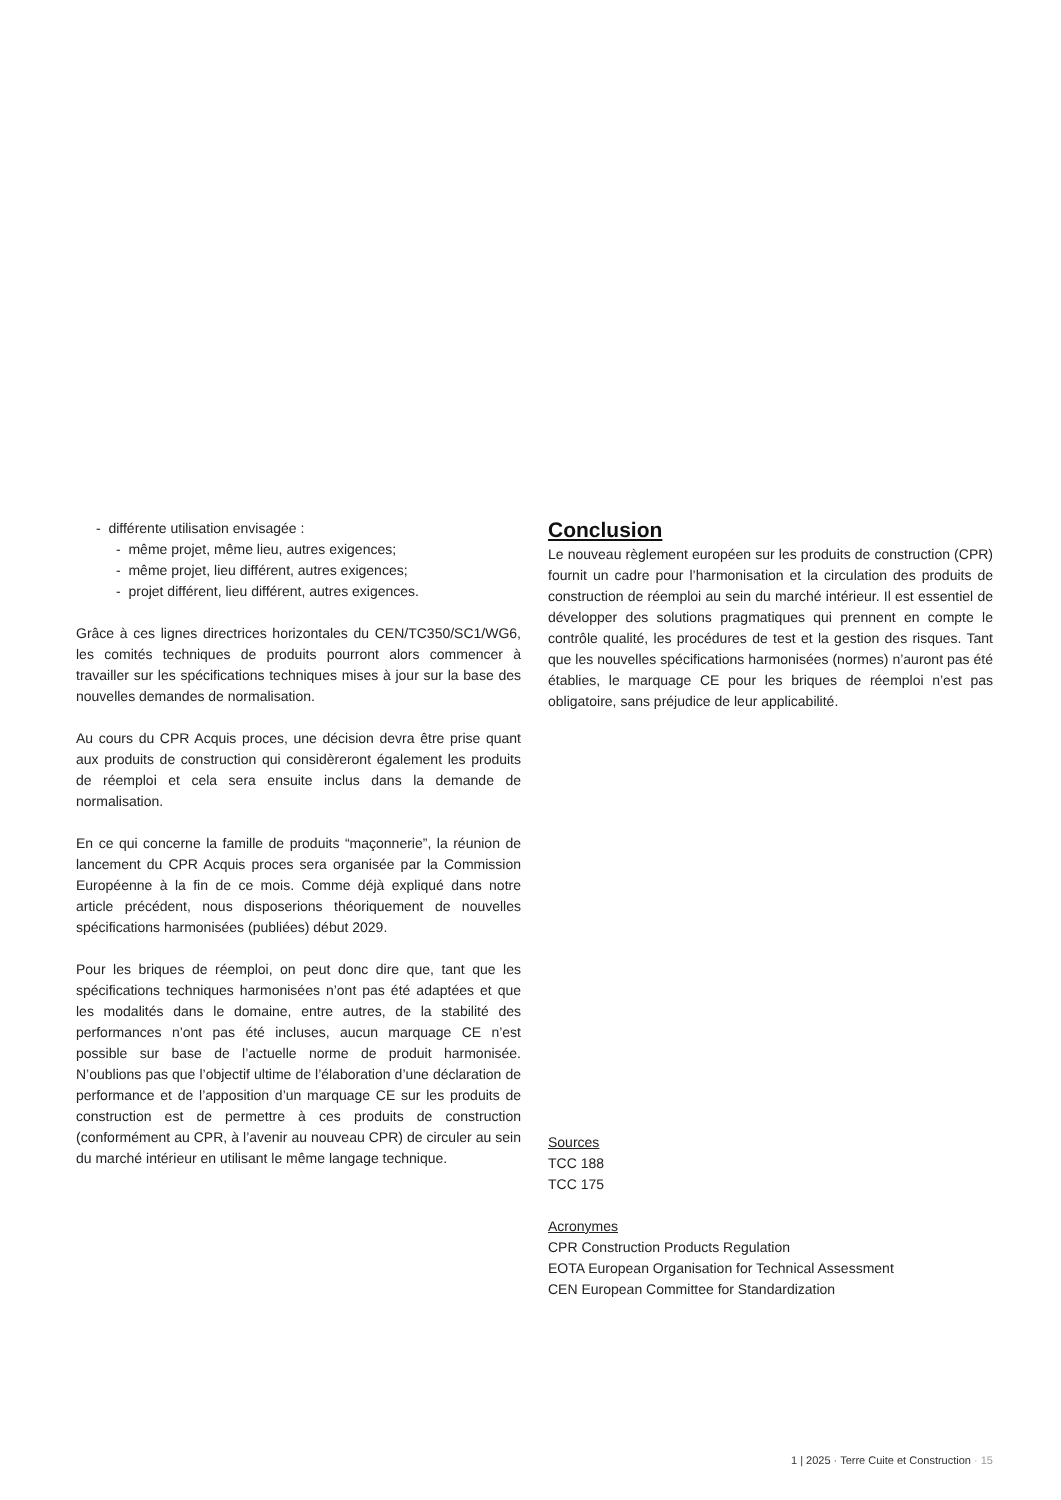- différente utilisation envisagée :
- même projet, même lieu, autres exigences;
- même projet, lieu différent, autres exigences;
- projet différent, lieu différent, autres exigences.
Grâce à ces lignes directrices horizontales du CEN/TC350/SC1/WG6, les comités techniques de produits pourront alors commencer à travailler sur les spécifications techniques mises à jour sur la base des nouvelles demandes de normalisation.
Au cours du CPR Acquis proces, une décision devra être prise quant aux produits de construction qui considèreront également les produits de réemploi et cela sera ensuite inclus dans la demande de normalisation.
En ce qui concerne la famille de produits “maçonnerie”, la réunion de lancement du CPR Acquis proces sera organisée par la Commission Européenne à la fin de ce mois. Comme déjà expliqué dans notre article précédent, nous disposerions théoriquement de nouvelles spécifications harmonisées (publiées) début 2029.
Pour les briques de réemploi, on peut donc dire que, tant que les spécifications techniques harmonisées n’ont pas été adaptées et que les modalités dans le domaine, entre autres, de la stabilité des performances n’ont pas été incluses, aucun marquage CE n’est possible sur base de l’actuelle norme de produit harmonisée. N’oublions pas que l’objectif ultime de l’élaboration d’une déclaration de performance et de l’apposition d’un marquage CE sur les produits de construction est de permettre à ces produits de construction (conformément au CPR, à l’avenir au nouveau CPR) de circuler au sein du marché intérieur en utilisant le même langage technique.
Conclusion
Le nouveau règlement européen sur les produits de construction (CPR) fournit un cadre pour l’harmonisation et la circulation des produits de construction de réemploi au sein du marché intérieur. Il est essentiel de développer des solutions pragmatiques qui prennent en compte le contrôle qualité, les procédures de test et la gestion des risques. Tant que les nouvelles spécifications harmonisées (normes) n’auront pas été établies, le marquage CE pour les briques de réemploi n’est pas obligatoire, sans préjudice de leur applicabilité.
Sources
TCC 188
TCC 175
Acronymes
CPR Construction Products Regulation
EOTA European Organisation for Technical Assessment
CEN European Committee for Standardization
1 | 2025 · Terre Cuite et Construction · 15